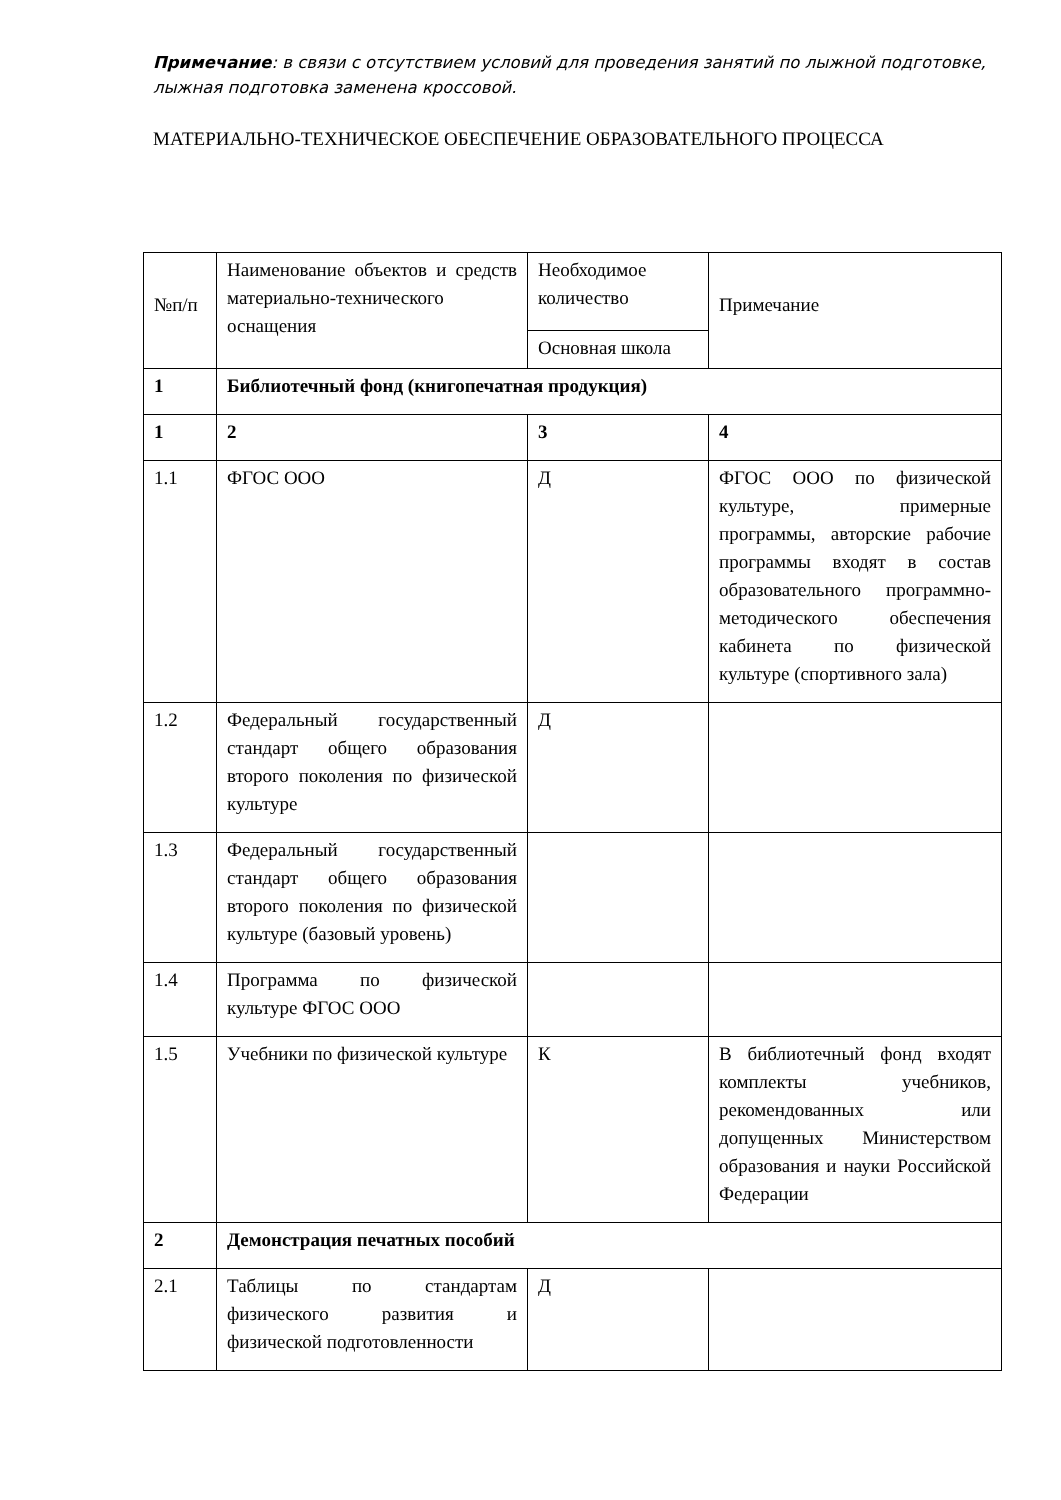Примечание: в связи с отсутствием условий для проведения занятий по лыжной подготовке, лыжная подготовка заменена кроссовой.
МАТЕРИАЛЬНО-ТЕХНИЧЕСКОЕ ОБЕСПЕЧЕНИЕ ОБРАЗОВАТЕЛЬНОГО ПРОЦЕССА
| №п/п | Наименование объектов и средств материально-технического оснащения | Необходимое количество | Примечание |
| | | Основная школа | |
| 1 | Библиотечный фонд (книгопечатная продукция) | | |
| 1 | 2 | 3 | 4 |
| 1.1 | ФГОС ООО | Д | ФГОС ООО по физической культуре, примерные программы, авторские рабочие программы входят в состав образовательного программно- методического обеспечения кабинета по физической культуре (спортивного зала) |
| 1.2 | Федеральный государственный стандарт общего образования второго поколения по физической культуре | Д | |
| 1.3 | Федеральный государственный стандарт общего образования второго поколения по физической культуре (базовый уровень) | | |
| 1.4 | Программа по физической культуре ФГОС ООО | | |
| 1.5 | Учебники по физической культуре | К | В библиотечный фонд входят комплекты учебников, рекомендованных или допущенных Министерством образования и науки Российской Федерации |
| 2 | Демонстрация печатных пособий | | |
| 2.1 | Таблицы по стандартам физического развития и физической подготовленности | Д | |